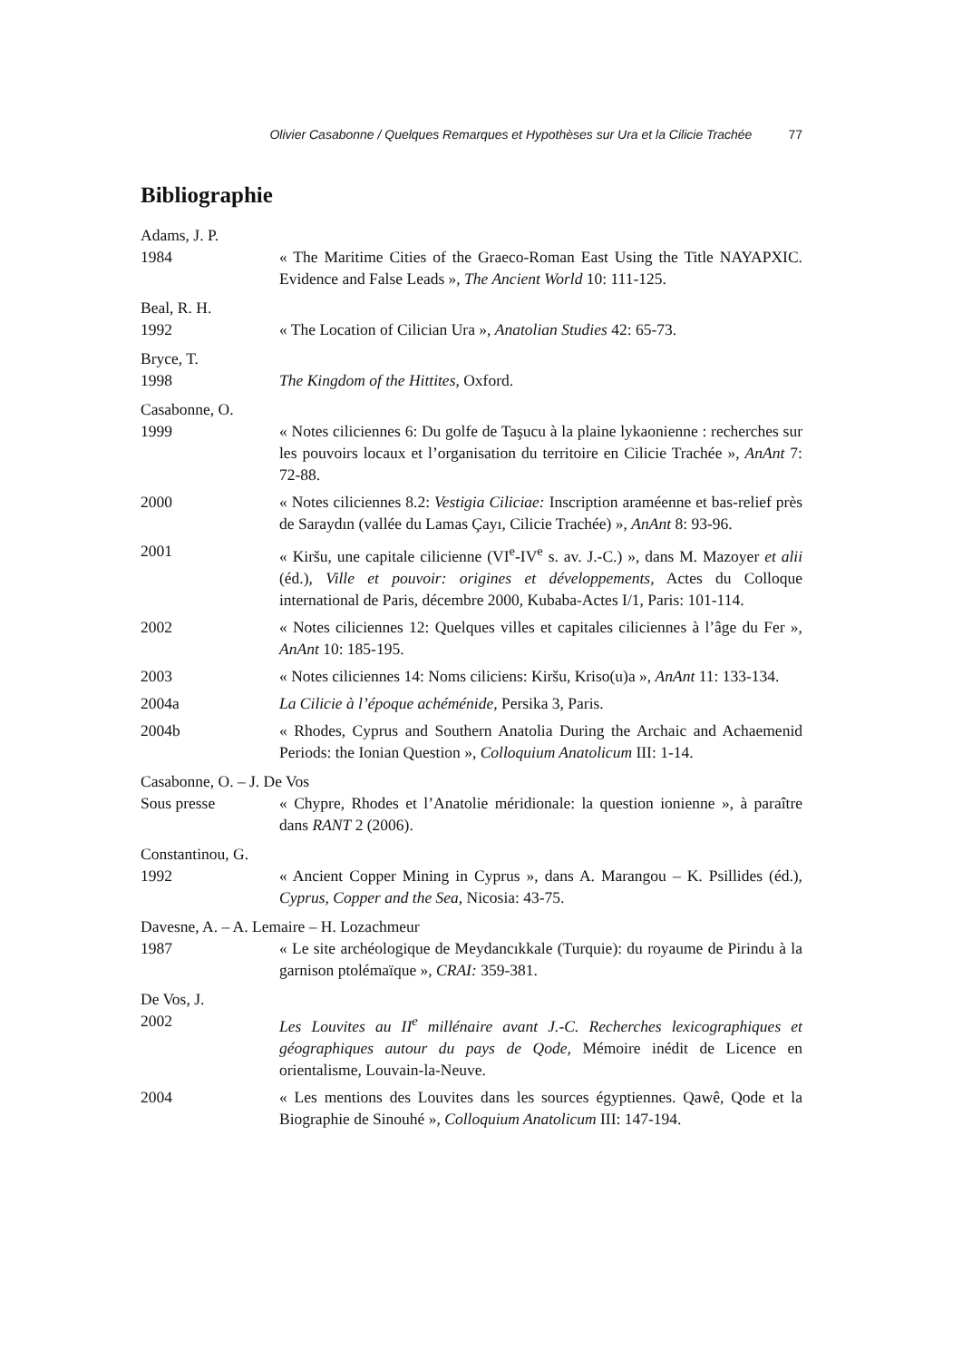Olivier Casabonne / Quelques Remarques et Hypothèses sur Ura et la Cilicie Trachée 77
Bibliographie
Adams, J. P.
1984 « The Maritime Cities of the Graeco-Roman East Using the Title NAYAPXIC. Evidence and False Leads », The Ancient World 10: 111-125.
Beal, R. H.
1992 « The Location of Cilician Ura », Anatolian Studies 42: 65-73.
Bryce, T.
1998 The Kingdom of the Hittites, Oxford.
Casabonne, O.
1999 « Notes ciliciennes 6: Du golfe de Taşucu à la plaine lykaonienne : recherches sur les pouvoirs locaux et l’organisation du territoire en Cilicie Trachée », AnAnt 7: 72-88.
2000 « Notes ciliciennes 8.2: Vestigia Ciliciae: Inscription araméenne et bas-relief près de Saraydın (vallée du Lamas Çayı, Cilicie Trachée) », AnAnt 8: 93-96.
2001 « Kiršu, une capitale cilicienne (VI<sup>e</sup>-IV<sup>e</sup> s. av. J.-C.) », dans M. Mazoyer et alii (éd.), Ville et pouvoir: origines et développements, Actes du Colloque international de Paris, décembre 2000, Kubaba-Actes I/1, Paris: 101-114.
2002 « Notes ciliciennes 12: Quelques villes et capitales ciliciennes à l’âge du Fer », AnAnt 10: 185-195.
2003 « Notes ciliciennes 14: Noms ciliciens: Kiršu, Kriso(u)a », AnAnt 11: 133-134.
2004a La Cilicie à l’époque achéménide, Persika 3, Paris.
2004b « Rhodes, Cyprus and Southern Anatolia During the Archaic and Achaemenid Periods: the Ionian Question », Colloquium Anatolicum III: 1-14.
Casabonne, O. – J. De Vos
Sous presse « Chypre, Rhodes et l’Anatolie méridionale: la question ionienne », à paraître dans RANT 2 (2006).
Constantinou, G.
1992 « Ancient Copper Mining in Cyprus », dans A. Marangou – K. Psillides (éd.), Cyprus, Copper and the Sea, Nicosia: 43-75.
Davesne, A. – A. Lemaire – H. Lozachmeur
1987 « Le site archéologique de Meydancıkkale (Turquie): du royaume de Pirindu à la garnison ptolémaïque », CRAI: 359-381.
De Vos, J.
2002 Les Louvites au II<sup>e</sup> millénaire avant J.-C. Recherches lexicographiques et géographiques autour du pays de Qode, Mémoire inédit de Licence en orientalisme, Louvain-la-Neuve.
2004 « Les mentions des Louvites dans les sources égyptiennes. Qawê, Qode et la Biographie de Sinouhé », Colloquium Anatolicum III: 147-194.